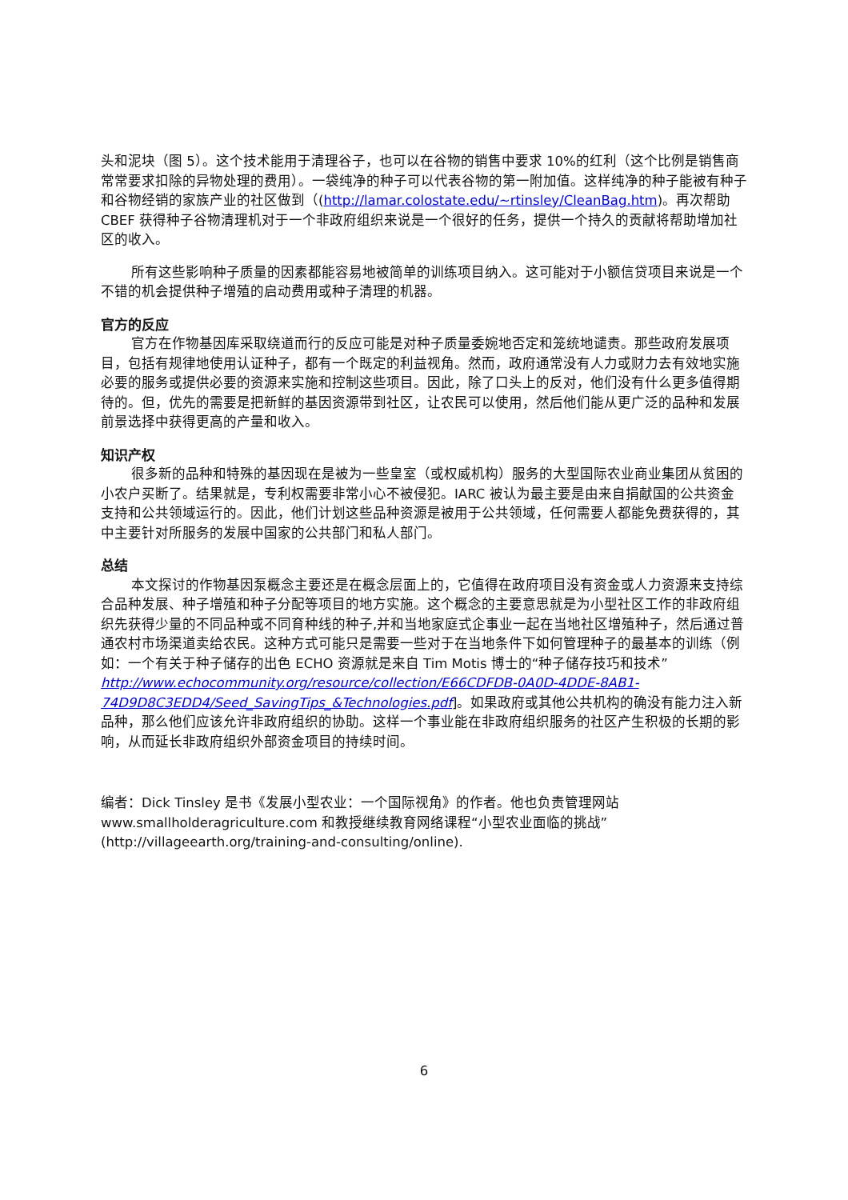头和泥块（图 5）。这个技术能用于清理谷子，也可以在谷物的销售中要求 10%的红利（这个比例是销售商常常要求扣除的异物处理的费用）。一袋纯净的种子可以代表谷物的第一附加值。这样纯净的种子能被有种子和谷物经销的家族产业的社区做到（(http://lamar.colostate.edu/~rtinsley/CleanBag.htm)。再次帮助 CBEF 获得种子谷物清理机对于一个非政府组织来说是一个很好的任务，提供一个持久的贡献将帮助增加社区的收入。
所有这些影响种子质量的因素都能容易地被简单的训练项目纳入。这可能对于小额信贷项目来说是一个不错的机会提供种子增殖的启动费用或种子清理的机器。
官方的反应
官方在作物基因库采取绕道而行的反应可能是对种子质量委婉地否定和笼统地谴责。那些政府发展项目，包括有规律地使用认证种子，都有一个既定的利益视角。然而，政府通常没有人力或财力去有效地实施必要的服务或提供必要的资源来实施和控制这些项目。因此，除了口头上的反对，他们没有什么更多值得期待的。但，优先的需要是把新鲜的基因资源带到社区，让农民可以使用，然后他们能从更广泛的品种和发展前景选择中获得更高的产量和收入。
知识产权
很多新的品种和特殊的基因现在是被为一些皇室（或权威机构）服务的大型国际农业商业集团从贫困的小农户买断了。结果就是，专利权需要非常小心不被侵犯。IARC 被认为最主要是由来自捐献国的公共资金支持和公共领域运行的。因此，他们计划这些品种资源是被用于公共领域，任何需要人都能免费获得的，其中主要针对所服务的发展中国家的公共部门和私人部门。
总结
本文探讨的作物基因泵概念主要还是在概念层面上的，它值得在政府项目没有资金或人力资源来支持综合品种发展、种子增殖和种子分配等项目的地方实施。这个概念的主要意思就是为小型社区工作的非政府组织先获得少量的不同品种或不同育种线的种子,并和当地家庭式企事业一起在当地社区增殖种子，然后通过普通农村市场渠道卖给农民。这种方式可能只是需要一些对于在当地条件下如何管理种子的最基本的训练（例如：一个有关于种子储存的出色 ECHO 资源就是来自 Tim Motis 博士的“种子储存技巧和技术” http://www.echocommunity.org/resource/collection/E66CDFDB-0A0D-4DDE-8AB1-74D9D8C3EDD4/Seed_SavingTips_&Technologies.pdf]。如果政府或其他公共机构的确没有能力注入新品种，那么他们应该允许非政府组织的协助。这样一个事业能在非政府组织服务的社区产生积极的长期的影响，从而延长非政府组织外部资金项目的持续时间。
编者：Dick Tinsley 是书《发展小型农业：一个国际视角》的作者。他也负责管理网站 www.smallholderagriculture.com 和教授继续教育网络课程“小型农业面临的挑战” (http://villageearth.org/training-and-consulting/online).
6